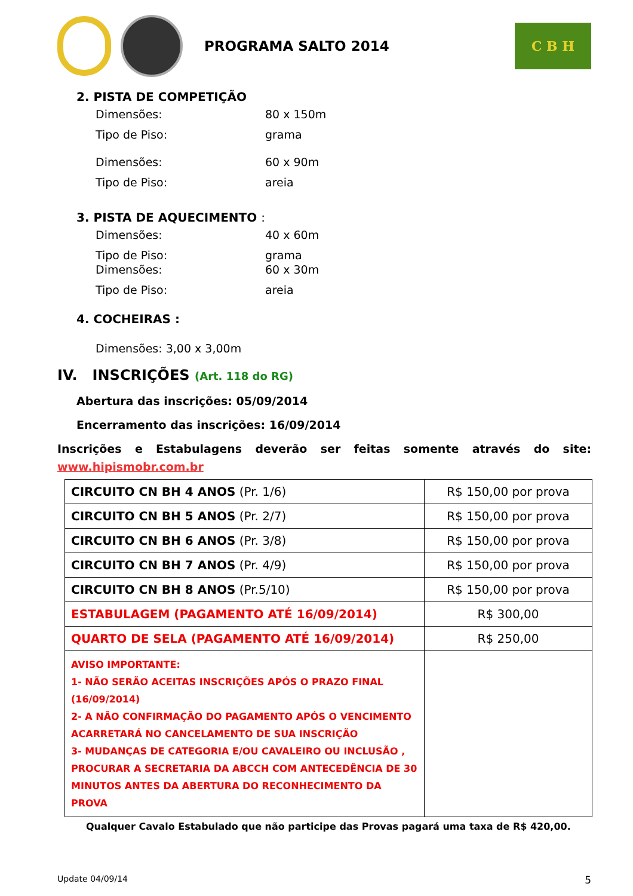PROGRAMA SALTO 2014
C B H
2. PISTA DE COMPETIÇÃO
Dimensões: 80 x 150m
Tipo de Piso: grama
Dimensões: 60 x 90m
Tipo de Piso: areia
3. PISTA DE AQUECIMENTO :
Dimensões: 40 x 60m
Tipo de Piso: grama
Dimensões: 60 x 30m
Tipo de Piso: areia
4. COCHEIRAS :
Dimensões: 3,00 x 3,00m
IV. INSCRIÇÕES (Art. 118 do RG)
Abertura das inscrições: 05/09/2014
Encerramento das inscrições: 16/09/2014
Inscrições e Estabulagens deverão ser feitas somente através do site:
www.hipismobr.com.br
| CIRCUITO CN BH 4 ANOS (Pr. 1/6) | R$ 150,00 por prova |
| CIRCUITO CN BH 5 ANOS (Pr. 2/7) | R$ 150,00 por prova |
| CIRCUITO CN BH 6 ANOS (Pr. 3/8) | R$ 150,00 por prova |
| CIRCUITO CN BH 7 ANOS (Pr. 4/9) | R$ 150,00 por prova |
| CIRCUITO CN BH 8 ANOS (Pr.5/10) | R$ 150,00 por prova |
| ESTABULAGEM (PAGAMENTO ATÉ 16/09/2014) | R$ 300,00 |
| QUARTO DE SELA (PAGAMENTO ATÉ 16/09/2014) | R$ 250,00 |
| AVISO IMPORTANTE: 1- NÃO SERÃO ACEITAS INSCRIÇÕES APÓS O PRAZO FINAL (16/09/2014) 2- A NÃO CONFIRMAÇÃO DO PAGAMENTO APÓS O VENCIMENTO ACARRETARÁ NO CANCELAMENTO DE SUA INSCRIÇÃO 3- MUDANÇAS DE CATEGORIA E/OU CAVALEIRO OU INCLUSÃO , PROCURAR A SECRETARIA DA ABCCH COM ANTECEDÊNCIA DE 30 MINUTOS ANTES DA ABERTURA DO RECONHECIMENTO DA PROVA | |
Qualquer Cavalo Estabulado que não participe das Provas pagará uma taxa de R$ 420,00.
Update 04/09/14 5